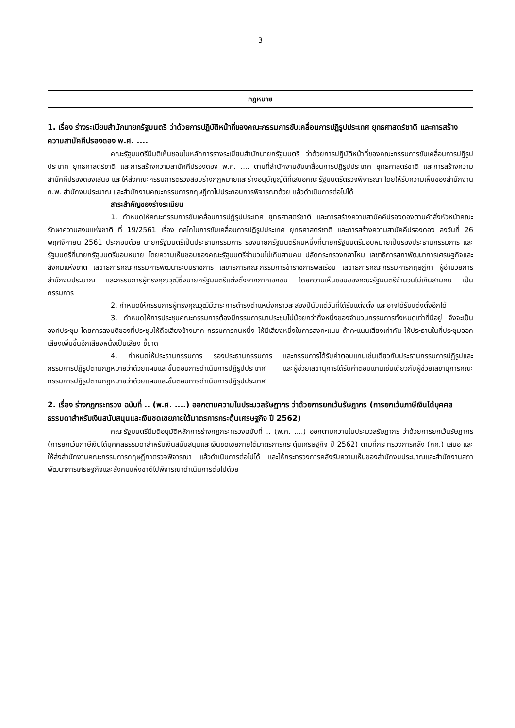3
กฎหมาย
1. เรื่อง ร่างระเบียบสำนักนายกรัฐมนตรี ว่าด้วยการปฏิบัติหน้าที่ของคณะกรรมการขับเคลื่อนการปฏิรูปประเทศ ยุทธศาสตร์ชาติ และการสร้างความสามัคคีปรองดอง พ.ศ. ....
คณะรัฐมนตรีมีมติเห็นชอบในหลักการร่างระเบียบสำนักนายกรัฐมนตรี ว่าด้วยการปฏิบัติหน้าที่ของคณะกรรมการขับเคลื่อนการปฏิรูปประเทศ ยุทธศาสตร์ชาติ และการสร้างความสามัคคีปรองดอง พ.ศ. .... ตามที่สำนักงานขับเคลื่อนการปฏิรูปประเทศ ยุทธศาสตร์ชาติ และการสร้างความสามัคคีปรองดองเสนอ และให้ส่งคณะกรรมการตรวจสอบร่างกฎหมายและร่างอนุบัญญัติที่เสนอคณะรัฐมนตรีตรวจพิจารณา โดยให้รับความเห็นของสำนักงาน ก.พ. สำนักงบประมาณ และสำนักงานคณะกรรมการกฤษฎีกาไปประกอบการพิจารณาด้วย แล้วดำเนินการต่อไปได้
สาระสำคัญของร่างระเบียบ
1. กำหนดให้คณะกรรมการขับเคลื่อนการปฏิรูปประเทศ ยุทธศาสตร์ชาติ และการสร้างความสามัคคีปรองดองตามคำสั่งหัวหน้าคณะรักษาความสงบแห่งชาติ ที่ 19/2561 เรื่อง กลไกในการขับเคลื่อนการปฏิรูปประเทศ ยุทธศาสตร์ชาติ และการสร้างความสามัคคีปรองดอง ลงวันที่ 26 พฤศจิกายน 2561 ประกอบด้วย นายกรัฐมนตรีเป็นประธานกรรมการ รองนายกรัฐมนตรีคนหนึ่งที่นายกรัฐมนตรีมอบหมายเป็นรองประธานกรรมการ และรัฐมนตรีที่นายกรัฐมนตรีมอบหมาย โดยความเห็นชอบของคณะรัฐมนตรีจำนวนไม่เกินสามคน ปลัดกระทรวงกลาโหม เลขาธิการสภาพัฒนาการเศรษฐกิจและสังคมแห่งชาติ เลขาธิการคณะกรรมการพัฒนาระบบราชการ เลขาธิการคณะกรรมการข้าราชการพลเรือน เลขาธิการคณะกรรมการกฤษฎีกา ผู้อำนวยการสำนักงบประมาณ และกรรมการผู้ทรงคุณวุฒิซึ่งนายกรัฐมนตรีแต่งตั้งจากภาคเอกชน โดยความเห็นชอบของคณะรัฐมนตรีจำนวนไม่เกินสามคน เป็นกรรมการ
2. กำหนดให้กรรมการผู้ทรงคุณวุฒิมีวาระการดำรงตำแหน่งคราวละสองปีนับแต่วันที่ได้รับแต่งตั้ง และอาจได้รับแต่งตั้งอีกได้
3. กำหนดให้การประชุมคณะกรรมการต้องมีกรรมการมาประชุมไม่น้อยกว่ากึ่งหนึ่งของจำนวนกรรมการทั้งหมดเท่าที่มีอยู่ จึงจะเป็นองค์ประชุม โดยการลงมติของที่ประชุมให้ถือเสียงข้างมาก กรรมการคนหนึ่ง ให้มีเสียงหนึ่งในการลงคะแนน ถ้าคะแนนเสียงเท่ากัน ให้ประธานในที่ประชุมออกเสียงเพิ่มขึ้นอีกเสียงหนึ่งเป็นเสียง ชี้ขาด
4. กำหนดให้ประธานกรรมการ รองประธานกรรมการ และกรรมการได้รับค่าตอบแทนเช่นเดียวกับประธานกรรมการปฏิรูปและกรรมการปฏิรูปตามกฎหมายว่าด้วยแผนและขั้นตอนการดำเนินการปฏิรูปประเทศ และผู้ช่วยเลขานุการได้รับค่าตอบแทนเช่นเดียวกับผู้ช่วยเลขานุการคณะกรรมการปฏิรูปตามกฎหมายว่าด้วยแผนและขั้นตอนการดำเนินการปฏิรูปประเทศ
2. เรื่อง ร่างกฎกระทรวง ฉบับที่ .. (พ.ศ. ....) ออกตามความในประมวลรัษฎากร ว่าด้วยการยกเว้นรัษฎากร (การยกเว้นภาษีเงินได้บุคคลธรรมดาสำหรับเงินสนับสนุนและเงินชดเชยภายใต้มาตรการกระตุ้นเศรษฐกิจ ปี 2562)
คณะรัฐมนตรีมีมติอนุมัติหลักการร่างกฎกระทรวงฉบับที่ .. (พ.ศ. ....) ออกตามความในประมวลรัษฎากร ว่าด้วยการยกเว้นรัษฎากร (การยกเว้นภาษีเงินได้บุคคลธรรมดาสำหรับเงินสนับสนุนและเงินชดเชยภายใต้มาตรการกระตุ้นเศรษฐกิจ ปี 2562) ตามที่กระทรวงการคลัง (กค.) เสนอ และให้ส่งสำนักงานคณะกรรมการกฤษฎีกาตรวจพิจารณา แล้วดำเนินการต่อไปได้ และให้กระทรวงการคลังรับความเห็นของสำนักงบประมาณและสำนักงานสภาพัฒนาการเศรษฐกิจและสังคมแห่งชาติไปพิจารณาดำเนินการต่อไปด้วย